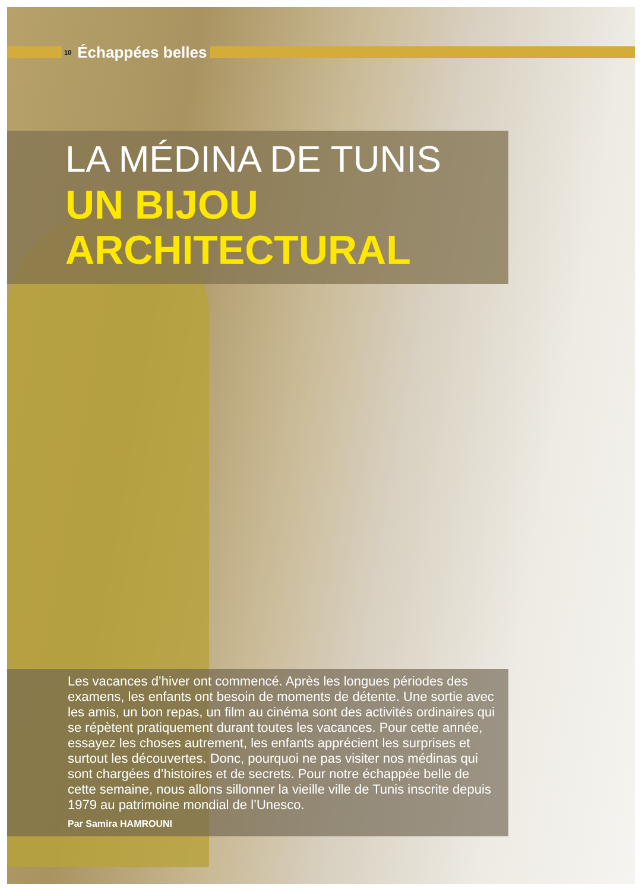10 Échappées belles
LA MÉDINA DE TUNIS
UN BIJOU
ARCHITECTURAL
Les vacances d’hiver ont commencé. Après les longues périodes des examens, les enfants ont besoin de moments de détente. Une sortie avec les amis, un bon repas, un film au cinéma sont des activités ordinaires qui se répètent pratiquement durant toutes les vacances. Pour cette année, essayez les choses autrement, les enfants apprécient les surprises et surtout les découvertes. Donc, pourquoi ne pas visiter nos médinas qui sont chargées d’histoires et de secrets. Pour notre échappée belle de cette semaine, nous allons sillonner la vieille ville de Tunis inscrite depuis 1979 au patrimoine mondial de l’Unesco.
Par Samira HAMROUNI